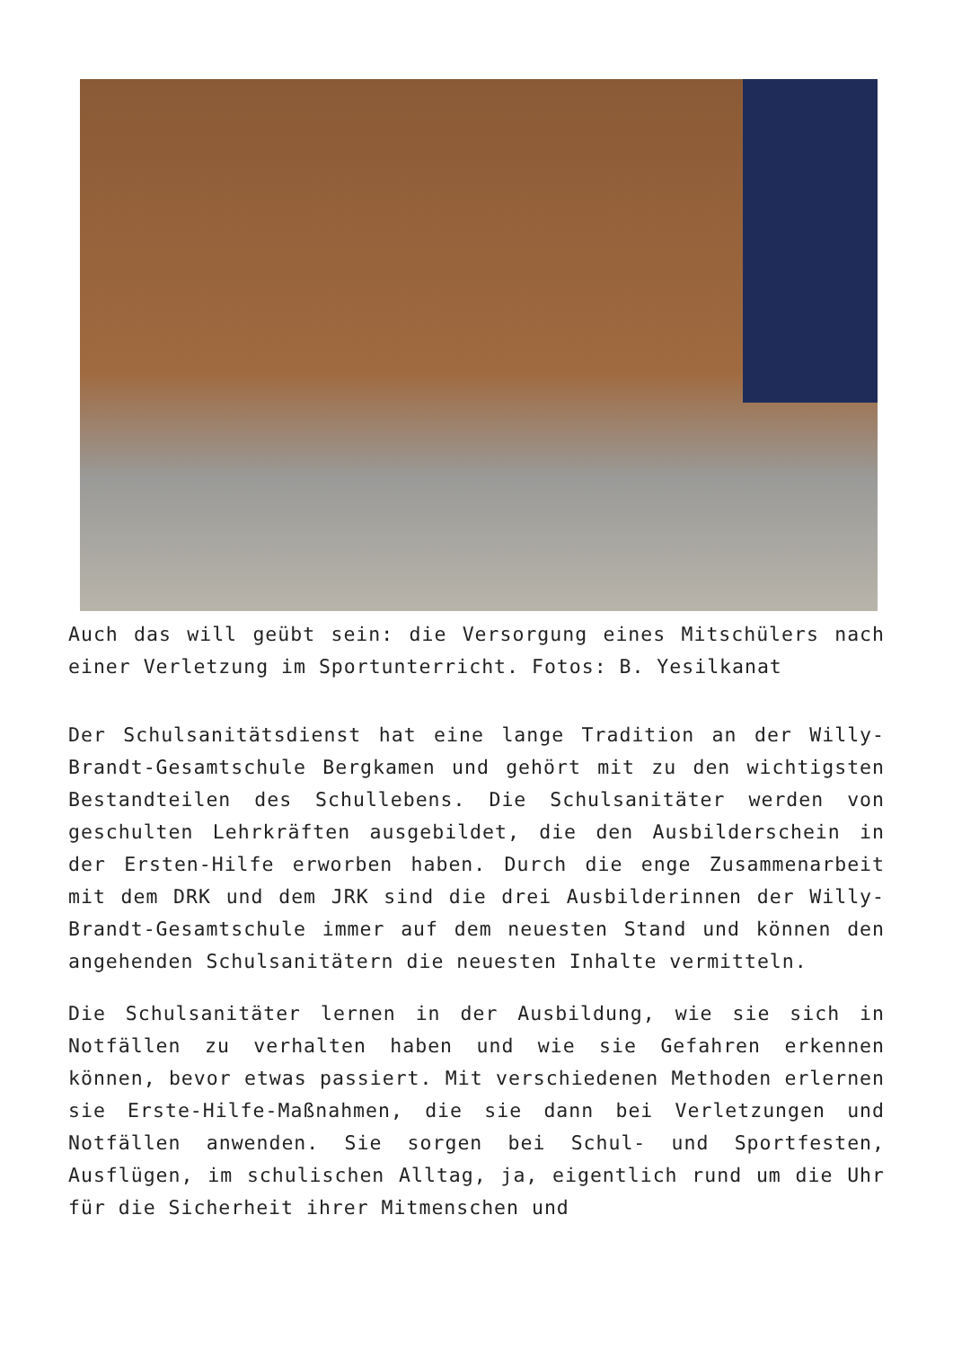Auch das will geübt sein: die Versorgung eines Mitschülers nach einer Verletzung im Sportunterricht. Fotos: B. Yesilkanat
Der Schulsanitätsdienst hat eine lange Tradition an der Willy-Brandt-Gesamtschule Bergkamen und gehört mit zu den wichtigsten Bestandteilen des Schullebens. Die Schulsanitäter werden von geschulten Lehrkräften ausgebildet, die den Ausbilderschein in der Ersten-Hilfe erworben haben. Durch die enge Zusammenarbeit mit dem DRK und dem JRK sind die drei Ausbilderinnen der Willy-Brandt-Gesamtschule immer auf dem neuesten Stand und können den angehenden Schulsanitätern die neuesten Inhalte vermitteln.
Die Schulsanitäter lernen in der Ausbildung, wie sie sich in Notfällen zu verhalten haben und wie sie Gefahren erkennen können, bevor etwas passiert. Mit verschiedenen Methoden erlernen sie Erste-Hilfe-Maßnahmen, die sie dann bei Verletzungen und Notfällen anwenden. Sie sorgen bei Schul- und Sportfesten, Ausflügen, im schulischen Alltag, ja, eigentlich rund um die Uhr für die Sicherheit ihrer Mitmenschen und